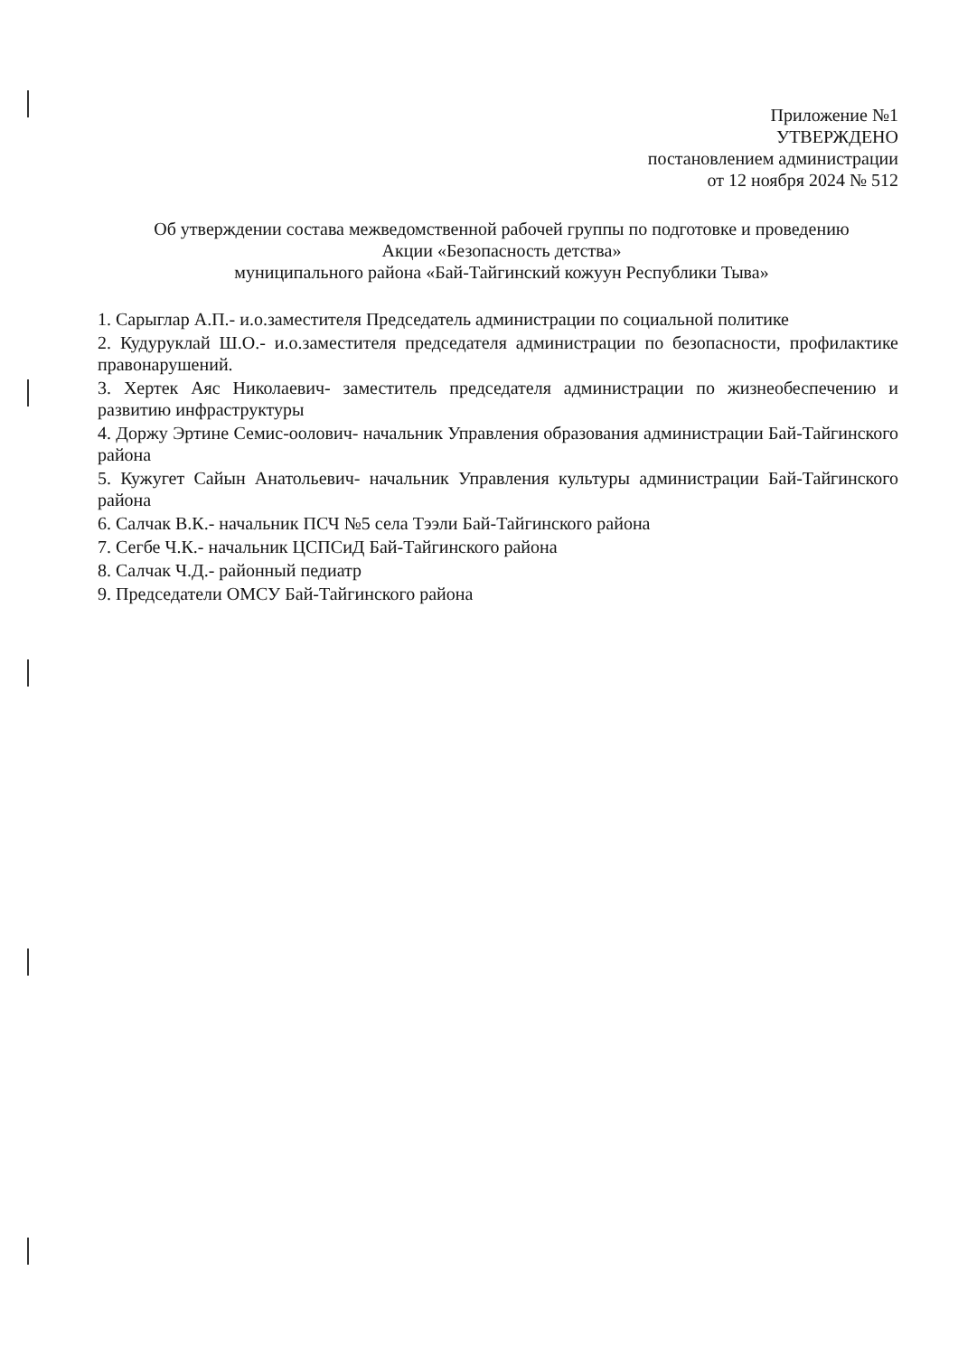Приложение №1
УТВЕРЖДЕНО
постановлением администрации
от 12 ноября 2024 № 512
Об утверждении состава межведомственной рабочей группы по подготовке и проведению
Акции «Безопасность детства»
муниципального района «Бай-Тайгинский кожуун Республики Тыва»
1. Сарыглар А.П.- и.о.заместителя Председатель администрации по социальной политике
2. Кудуруклай Ш.О.- и.о.заместителя председателя администрации по безопасности, профилактике правонарушений.
3. Хертек Аяс Николаевич- заместитель председателя администрации по жизнеобеспечению и развитию инфраструктуры
4. Доржу Эртине Семис-оолович- начальник Управления образования администрации Бай-Тайгинского района
5. Кужугет Сайын Анатольевич- начальник Управления культуры администрации Бай-Тайгинского района
6. Салчак В.К.- начальник ПСЧ №5 села Тээли Бай-Тайгинского района
7. Сегбе Ч.К.- начальник ЦСПСиД Бай-Тайгинского района
8. Салчак Ч.Д.- районный педиатр
9. Председатели ОМСУ Бай-Тайгинского района